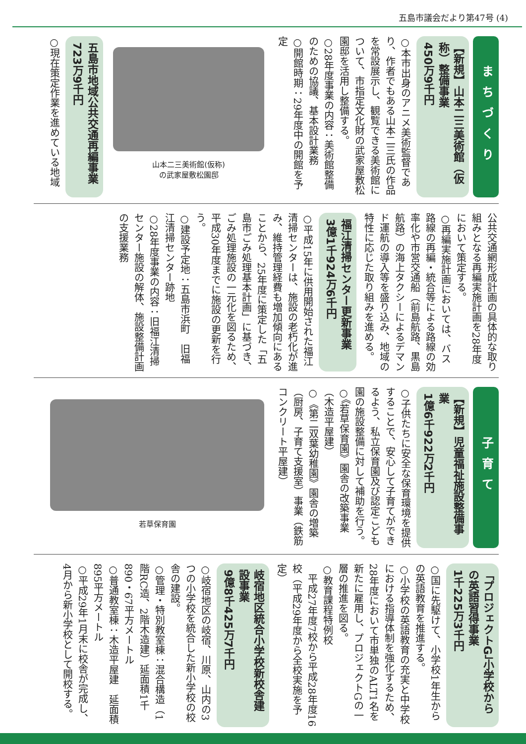五島市議会だより第47号 (4)
まちづくり
【新規】山本二三美術館（仮称）整備事業
450万9千円
○本市出身のアニメ美術監督であり、作者でもある山本二三氏の作品を常設展示し、観覧できる美術館について、市指定文化財の武家屋敷松園邸を活用し整備する。
○28年度事業の内容：美術館整備のための協議、基本設計業務
○開館時期：29年度中の開館を予定
山本二三美術館(仮称)
の武家屋敷松園邸
五島市地域公共交通再編事業
723万9千円
○現在策定作業を進めている地域
公共交通網形成計画の具体的な取り組みとなる再編実施計画を28年度において策定する。
○再編実施計画においては、バス路線の再編・統合等による路線の効率化や市営交通船（前島航路、黒島航路）の海上タクシーによるデマンド運航の導入等を盛り込み、地域の特性に応じた取り組みを進める。
福江清掃センター更新事業
3億1千924万6千円
○平成15年に供用開始された福江清掃センターは、施設の老朽化が進み、維持管理経費も増加傾向にあることから、25年度に策定した「五島市ごみ処理基本計画」に基づき、ごみ処理施設の一元化を図るため、平成30年度までに施設の更新を行う。
○建設予定地：五島市浜町　旧福江清掃センター跡地
○28年度事業の内容：旧福江清掃センター施設の解体、施設整備計画の支援業務
子育て
【新規】児童福祉施設整備事業
1億6千922万2千円
○子供たちに安全な保育環境を提供することで、安心して子育てができるよう、私立保育園及び認定こども園の施設整備に対して補助を行う。
○《若草保育園》園舎の改築事業（木造平屋建）
○《第二双葉幼稚園》園舎の増築（厨房、子育て支援室）事業（鉄筋コンクリート平屋建）
若草保育園
「プロジェクトG」小学校からの英語習得事業
1千225万3千円
○国に先駆けて、小学校1年生からの英語教育を推進する。
○小学校の英語教育の充実と中学校における指導体制を強化するため、28年度において市単独のALT1名を新たに雇用し、プロジェクトGの一層の推進を図る。
○教育課程特例校
　平成27年度7校から平成28年度16校（平成29年度から全校実施を予定）
岐宿地区統合小学校新校舎建設事業
9億8千425万7千円
○岐宿地区の岐宿、川原、山内の3つの小学校を統合した新小学校の校舎の建設。
○管理・特別教室棟：混合構造（1階RC造、2階木造建）延面積1千890・67平方メートル
○普通教室棟：木造平屋建　延面積　895平方メートル
○平成29年1月末に校舎が完成し、4月から新小学校として開校する。